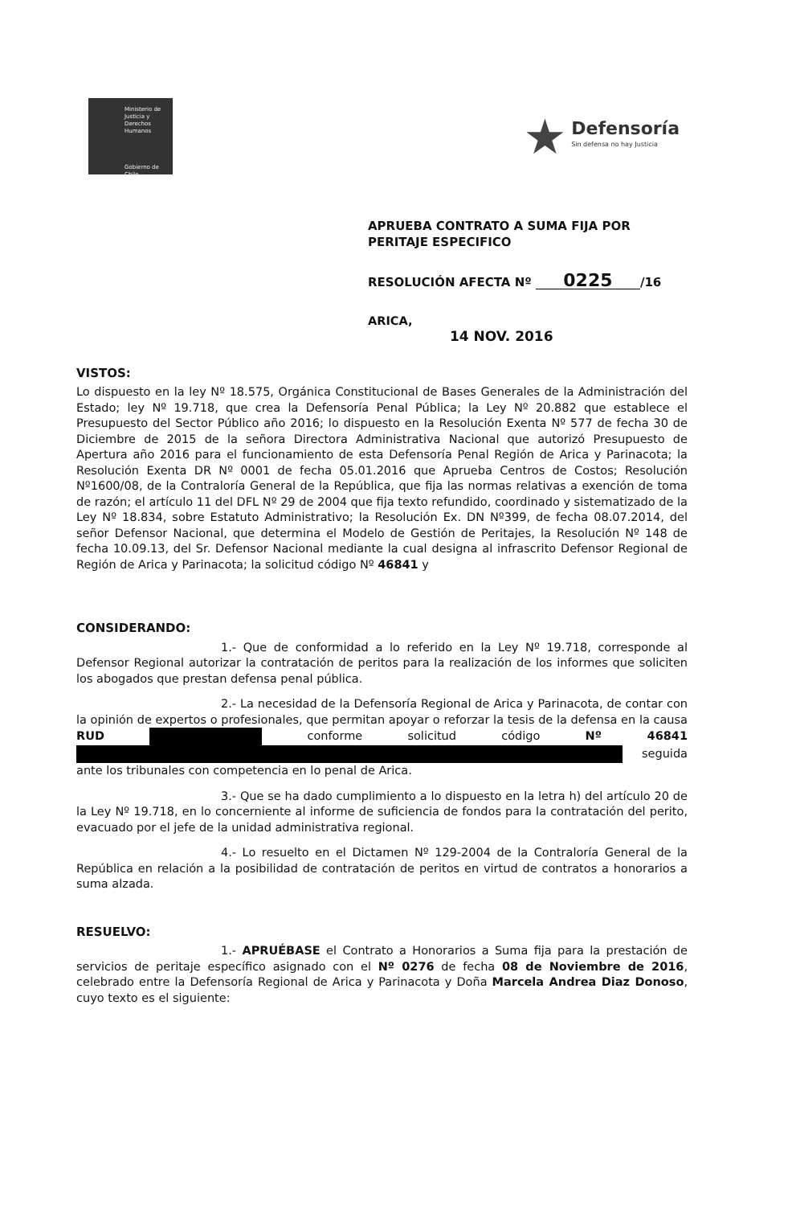Ministerio de Justicia y Derechos Humanos
Gobierno de Chile
★
Defensoría
Sin defensa no hay Justicia
APRUEBA CONTRATO A SUMA FIJA POR
PERITAJE ESPECIFICO
RESOLUCIÓN AFECTA Nº 0225 /16
ARICA,
14 NOV. 2016
VISTOS:
Lo dispuesto en la ley Nº 18.575, Orgánica Constitucional de Bases Generales de la Administración del Estado; ley Nº 19.718, que crea la Defensoría Penal Pública; la Ley Nº 20.882 que establece el Presupuesto del Sector Público año 2016; lo dispuesto en la Resolución Exenta Nº 577 de fecha 30 de Diciembre de 2015 de la señora Directora Administrativa Nacional que autorizó Presupuesto de Apertura año 2016 para el funcionamiento de esta Defensoría Penal Región de Arica y Parinacota; la Resolución Exenta DR Nº 0001 de fecha 05.01.2016 que Aprueba Centros de Costos; Resolución Nº1600/08, de la Contraloría General de la República, que fija las normas relativas a exención de toma de razón; el artículo 11 del DFL Nº 29 de 2004 que fija texto refundido, coordinado y sistematizado de la Ley Nº 18.834, sobre Estatuto Administrativo; la Resolución Ex. DN Nº399, de fecha 08.07.2014, del señor Defensor Nacional, que determina el Modelo de Gestión de Peritajes, la Resolución Nº 148 de fecha 10.09.13, del Sr. Defensor Nacional mediante la cual designa al infrascrito Defensor Regional de Región de Arica y Parinacota; la solicitud código Nº 46841 y
CONSIDERANDO:
1.- Que de conformidad a lo referido en la Ley Nº 19.718, corresponde al Defensor Regional autorizar la contratación de peritos para la realización de los informes que soliciten los abogados que prestan defensa penal pública.
2.- La necesidad de la Defensoría Regional de Arica y Parinacota, de contar con la opinión de expertos o profesionales, que permitan apoyar o reforzar la tesis de la defensa en la causa RUD conforme solicitud código Nº 46841 seguida ante los tribunales con competencia en lo penal de Arica.
3.- Que se ha dado cumplimiento a lo dispuesto en la letra h) del artículo 20 de la Ley Nº 19.718, en lo concerniente al informe de suficiencia de fondos para la contratación del perito, evacuado por el jefe de la unidad administrativa regional.
4.- Lo resuelto en el Dictamen Nº 129-2004 de la Contraloría General de la República en relación a la posibilidad de contratación de peritos en virtud de contratos a honorarios a suma alzada.
RESUELVO:
1.- APRUÉBASE el Contrato a Honorarios a Suma fija para la prestación de servicios de peritaje específico asignado con el Nº 0276 de fecha 08 de Noviembre de 2016, celebrado entre la Defensoría Regional de Arica y Parinacota y Doña Marcela Andrea Diaz Donoso, cuyo texto es el siguiente: